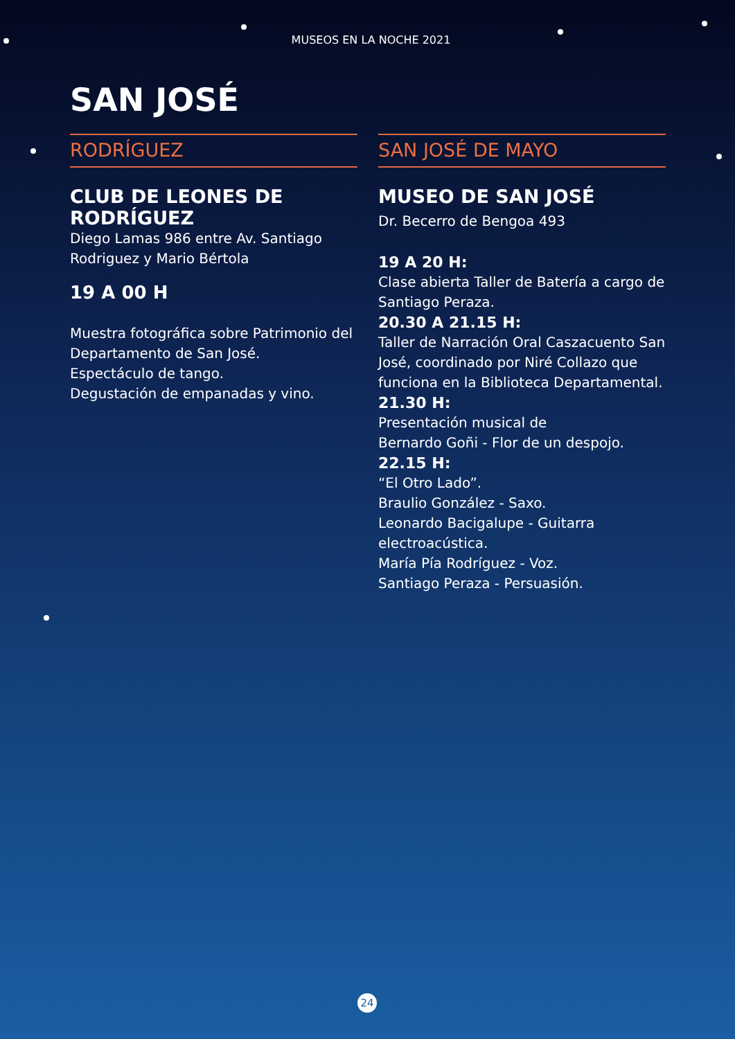MUSEOS EN LA NOCHE 2021
SAN JOSÉ
RODRÍGUEZ
CLUB DE LEONES DE RODRÍGUEZ
Diego Lamas 986 entre Av. Santiago Rodriguez y Mario Bértola
19 A 00 H
Muestra fotográfica sobre Patrimonio del Departamento de San José.
Espectáculo de tango.
Degustación de empanadas y vino.
SAN JOSÉ DE MAYO
MUSEO DE SAN JOSÉ
Dr. Becerro de Bengoa 493
19 A 20 H:
Clase abierta Taller de Batería a cargo de Santiago Peraza.
20.30 A 21.15 H:
Taller de Narración Oral Caszacuento San José, coordinado por Niré Collazo que funciona en la Biblioteca Departamental.
21.30 H:
Presentación musical de
Bernardo Goñi - Flor de un despojo.
22.15 H:
“El Otro Lado”.
Braulio González - Saxo.
Leonardo Bacigalupe - Guitarra electroacústica.
María Pía Rodríguez - Voz.
Santiago Peraza - Persuasión.
24